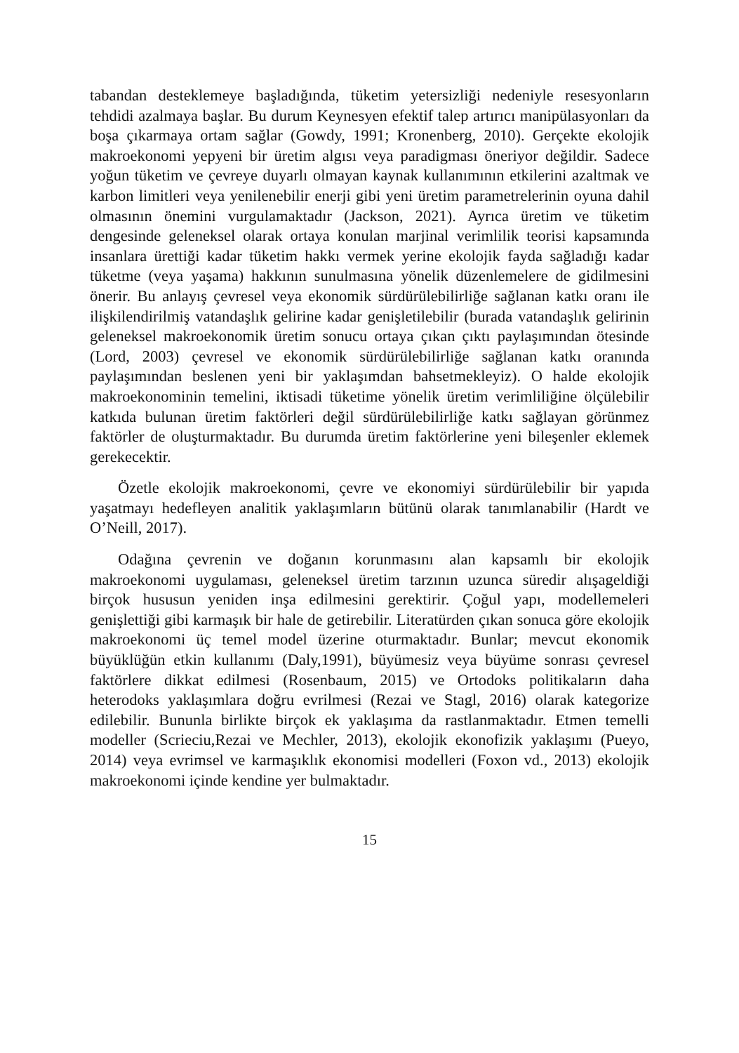tabandan desteklemeye başladığında, tüketim yetersizliği nedeniyle resesyonların tehdidi azalmaya başlar. Bu durum Keynesyen efektif talep artırıcı manipülasyonları da boşa çıkarmaya ortam sağlar (Gowdy, 1991; Kronenberg, 2010). Gerçekte ekolojik makroekonomi yepyeni bir üretim algısı veya paradigması öneriyor değildir. Sadece yoğun tüketim ve çevreye duyarlı olmayan kaynak kullanımının etkilerini azaltmak ve karbon limitleri veya yenilenebilir enerji gibi yeni üretim parametrelerinin oyuna dahil olmasının önemini vurgulamaktadır (Jackson, 2021). Ayrıca üretim ve tüketim dengesinde geleneksel olarak ortaya konulan marjinal verimlilik teorisi kapsamında insanlara ürettiği kadar tüketim hakkı vermek yerine ekolojik fayda sağladığı kadar tüketme (veya yaşama) hakkının sunulmasına yönelik düzenlemelere de gidilmesini önerir. Bu anlayış çevresel veya ekonomik sürdürülebilirliğe sağlanan katkı oranı ile ilişkilendirilmiş vatandaşlık gelirine kadar genişletilebilir (burada vatandaşlık gelirinin geleneksel makroekonomik üretim sonucu ortaya çıkan çıktı paylaşımından ötesinde (Lord, 2003) çevresel ve ekonomik sürdürülebilirliğe sağlanan katkı oranında paylaşımından beslenen yeni bir yaklaşımdan bahsetmekleyiz). O halde ekolojik makroekonominin temelini, iktisadi tüketime yönelik üretim verimliliğine ölçülebilir katkıda bulunan üretim faktörleri değil sürdürülebilirliğe katkı sağlayan görünmez faktörler de oluşturmaktadır. Bu durumda üretim faktörlerine yeni bileşenler eklemek gerekecektir.
Özetle ekolojik makroekonomi, çevre ve ekonomiyi sürdürülebilir bir yapıda yaşatmayı hedefleyen analitik yaklaşımların bütünü olarak tanımlanabilir (Hardt ve O’Neill, 2017).
Odağına çevrenin ve doğanın korunmasını alan kapsamlı bir ekolojik makroekonomi uygulaması, geleneksel üretim tarzının uzunca süredir alışageldiği birçok hususun yeniden inşa edilmesini gerektirir. Çoğul yapı, modellemeleri genişlettiği gibi karmaşık bir hale de getirebilir. Literatürden çıkan sonuca göre ekolojik makroekonomi üç temel model üzerine oturmaktadır. Bunlar; mevcut ekonomik büyüklüğün etkin kullanımı (Daly,1991), büyümesiz veya büyüme sonrası çevresel faktörlere dikkat edilmesi (Rosenbaum, 2015) ve Ortodoks politikaların daha heterodoks yaklaşımlara doğru evrilmesi (Rezai ve Stagl, 2016) olarak kategorize edilebilir. Bununla birlikte birçok ek yaklaşıma da rastlanmaktadır. Etmen temelli modeller (Scrieciu,Rezai ve Mechler, 2013), ekolojik ekonofizik yaklaşımı (Pueyo, 2014) veya evrimsel ve karmaşıklık ekonomisi modelleri (Foxon vd., 2013) ekolojik makroekonomi içinde kendine yer bulmaktadır.
15